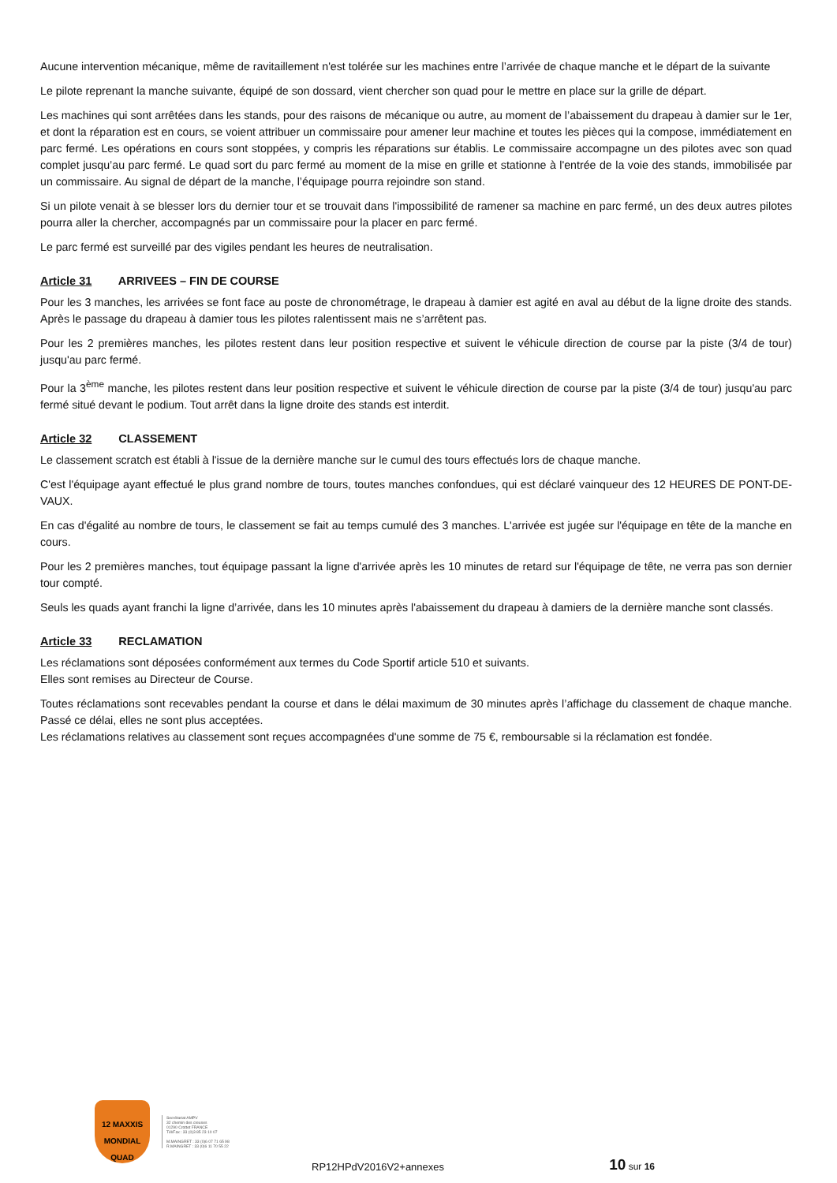Aucune intervention mécanique, même de ravitaillement n'est tolérée sur les machines entre l’arrivée de chaque manche et le départ de la suivante
Le pilote reprenant la manche suivante, équipé de son dossard, vient chercher son quad pour le mettre en place sur la grille de départ.
Les machines qui sont arrêtées dans les stands, pour des raisons de mécanique ou autre, au moment de l’abaissement du drapeau à damier sur le 1er, et dont la réparation est en cours, se voient attribuer un commissaire pour amener leur machine et toutes les pièces qui la compose, immédiatement en parc fermé. Les opérations en cours sont stoppées, y compris les réparations sur établis. Le commissaire accompagne un des pilotes avec son quad complet jusqu’au parc fermé. Le quad sort du parc fermé au moment de la mise en grille et stationne à l'entrée de la voie des stands, immobilisée par un commissaire. Au signal de départ de la manche, l’équipage pourra rejoindre son stand.
Si un pilote venait à se blesser lors du dernier tour et se trouvait dans l'impossibilité de ramener sa machine en parc fermé, un des deux autres pilotes pourra aller la chercher, accompagnés par un commissaire pour la placer en parc fermé.
Le parc fermé est surveillé par des vigiles pendant les heures de neutralisation.
Article 31 ARRIVEES – FIN DE COURSE
Pour les 3 manches, les arrivées se font face au poste de chronométrage, le drapeau à damier est agité en aval au début de la ligne droite des stands. Après le passage du drapeau à damier tous les pilotes ralentissent mais ne s’arrêtent pas.
Pour les 2 premières manches, les pilotes restent dans leur position respective et suivent le véhicule direction de course par la piste (3/4 de tour) jusqu'au parc fermé.
Pour la 3<sup>ème</sup> manche, les pilotes restent dans leur position respective et suivent le véhicule direction de course par la piste (3/4 de tour) jusqu'au parc fermé situé devant le podium. Tout arrêt dans la ligne droite des stands est interdit.
Article 32 CLASSEMENT
Le classement scratch est établi à l'issue de la dernière manche sur le cumul des tours effectués lors de chaque manche.
C'est l'équipage ayant effectué le plus grand nombre de tours, toutes manches confondues, qui est déclaré vainqueur des 12 HEURES DE PONT-DE-VAUX.
En cas d'égalité au nombre de tours, le classement se fait au temps cumulé des 3 manches. L'arrivée est jugée sur l'équipage en tête de la manche en cours.
Pour les 2 premières manches, tout équipage passant la ligne d'arrivée après les 10 minutes de retard sur l'équipage de tête, ne verra pas son dernier tour compté.
Seuls les quads ayant franchi la ligne d’arrivée, dans les 10 minutes après l'abaissement du drapeau à damiers de la dernière manche sont classés.
Article 33 RECLAMATION
Les réclamations sont déposées conformément aux termes du Code Sportif article 510 et suivants.
Elles sont remises au Directeur de Course.
Toutes réclamations sont recevables pendant la course et dans le délai maximum de 30 minutes après l’affichage du classement de chaque manche. Passé ce délai, elles ne sont plus acceptées.
Les réclamations relatives au classement sont reçues accompagnées d'une somme de 75 €, remboursable si la réclamation est fondée.
12 MAXXIS MONDIAL QUAD
Secrétariat AMPV
32 chemin des creuses
01290 Crottet FRANCE
Tél/Fax : 33 (0)3 85 23 10 07
M.MAINGRET : 33 (0)6 07 71 65 98
R.MAINGRET : 33 (0)6 11 70 55 22
RP12HPdV2016V2+annexes
10 sur 16